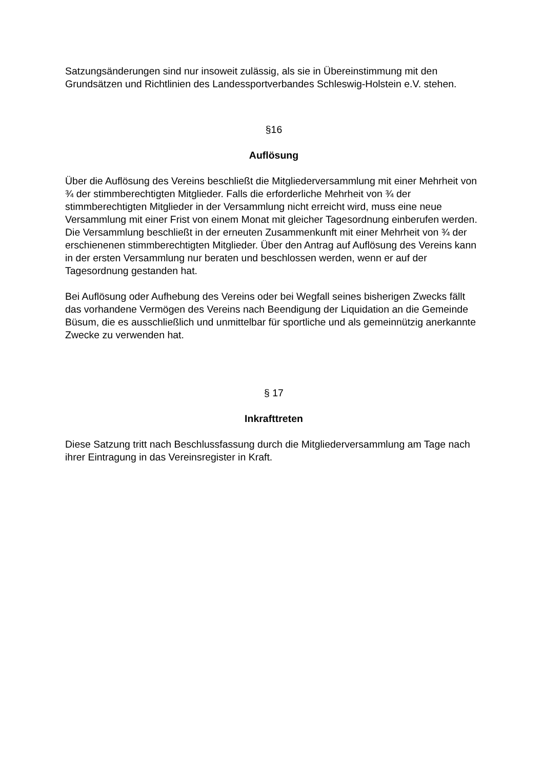Satzungsänderungen sind nur insoweit zulässig, als sie in Übereinstimmung mit den Grundsätzen und Richtlinien des Landessportverbandes Schleswig-Holstein e.V. stehen.
§16
Auflösung
Über die Auflösung des Vereins beschließt die Mitgliederversammlung mit einer Mehrheit von ¾ der stimmberechtigten Mitglieder. Falls die erforderliche Mehrheit von ¾ der stimmberechtigten Mitglieder in der Versammlung nicht erreicht wird, muss eine neue Versammlung mit einer Frist von einem Monat mit gleicher Tagesordnung einberufen werden. Die Versammlung beschließt in der erneuten Zusammenkunft mit einer Mehrheit von ¾ der erschienenen stimmberechtigten Mitglieder. Über den Antrag auf Auflösung des Vereins kann in der ersten Versammlung nur beraten und beschlossen werden, wenn er auf der Tagesordnung gestanden hat.
Bei Auflösung oder Aufhebung des Vereins oder bei Wegfall seines bisherigen Zwecks fällt das vorhandene Vermögen des Vereins nach Beendigung der Liquidation an die Gemeinde Büsum, die es ausschließlich und unmittelbar für sportliche und als gemeinnützig anerkannte Zwecke zu verwenden hat.
§ 17
Inkrafttreten
Diese Satzung tritt nach Beschlussfassung durch die Mitgliederversammlung am Tage nach ihrer Eintragung in das Vereinsregister in Kraft.